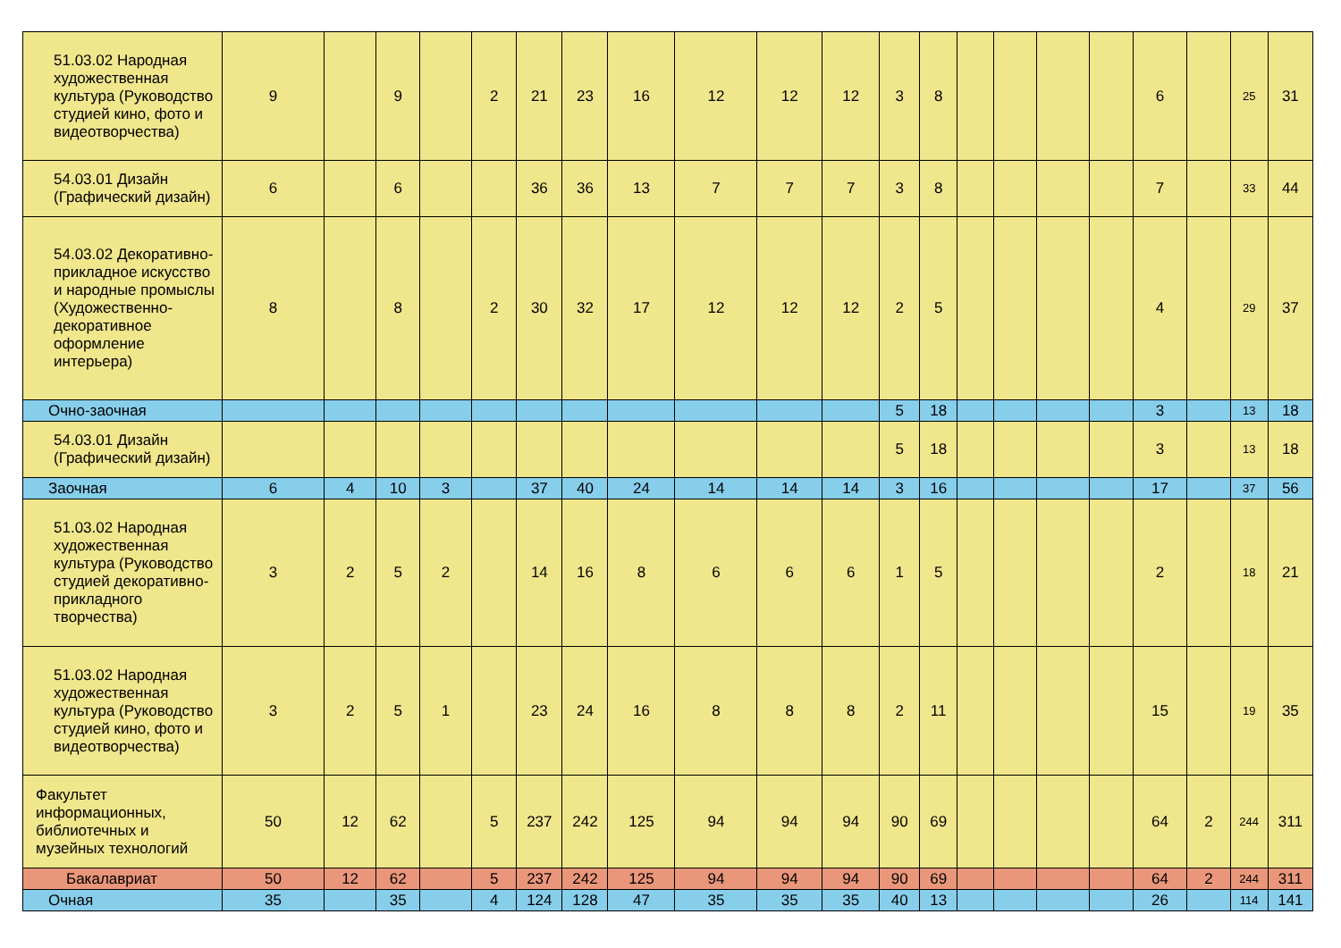| 51.03.02 Народная художественная культура (Руководство студией кино, фото и видеотворчества) | 9 | | 9 | | 2 | 21 | 23 | 16 | 12 | 12 | 12 | 3 | 8 | | | | | 6 | | 25 | 31 |
| 54.03.01 Дизайн (Графический дизайн) | 6 | | 6 | | | 36 | 36 | 13 | 7 | 7 | 7 | 3 | 8 | | | | | 7 | | 33 | 44 |
| 54.03.02 Декоративно-прикладное искусство и народные промыслы (Художественно-декоративное оформление интерьера) | 8 | | 8 | | 2 | 30 | 32 | 17 | 12 | 12 | 12 | 2 | 5 | | | | | 4 | | 29 | 37 |
| Очно-заочная | | | | | | | | | | | | 5 | 18 | | | | | 3 | | 13 | 18 |
| 54.03.01 Дизайн (Графический дизайн) | | | | | | | | | | | | 5 | 18 | | | | | 3 | | 13 | 18 |
| Заочная | 6 | 4 | 10 | 3 | | 37 | 40 | 24 | 14 | 14 | 14 | 3 | 16 | | | | | 17 | | 37 | 56 |
| 51.03.02 Народная художественная культура (Руководство студией декоративно-прикладного творчества) | 3 | 2 | 5 | 2 | | 14 | 16 | 8 | 6 | 6 | 6 | 1 | 5 | | | | | 2 | | 18 | 21 |
| 51.03.02 Народная художественная культура (Руководство студией кино, фото и видеотворчества) | 3 | 2 | 5 | 1 | | 23 | 24 | 16 | 8 | 8 | 8 | 2 | 11 | | | | | 15 | | 19 | 35 |
| Факультет информационных, библиотечных и музейных технологий | 50 | 12 | 62 | | 5 | 237 | 242 | 125 | 94 | 94 | 94 | 90 | 69 | | | | | 64 | 2 | 244 | 311 |
| Бакалавриат | 50 | 12 | 62 | | 5 | 237 | 242 | 125 | 94 | 94 | 94 | 90 | 69 | | | | | 64 | 2 | 244 | 311 |
| Очная | 35 | | 35 | | 4 | 124 | 128 | 47 | 35 | 35 | 35 | 40 | 13 | | | | | 26 | | 114 | 141 |